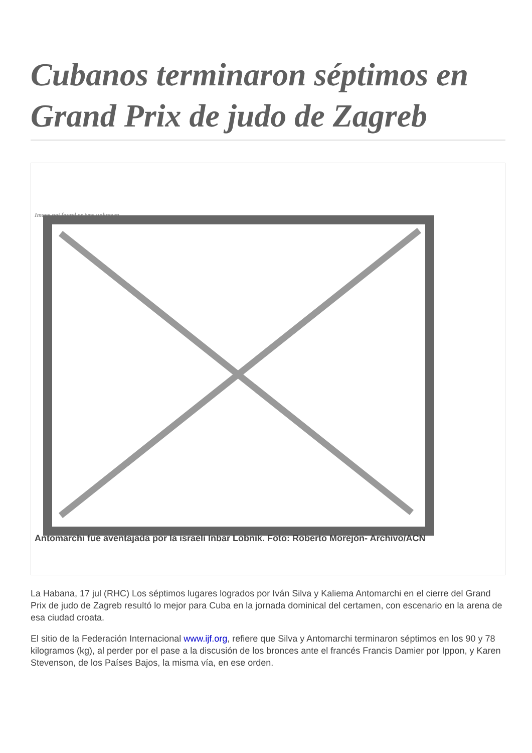Cubanos terminaron séptimos en Grand Prix de judo de Zagreb
Image not found or type unknown
Antomarchi fue aventajada por la israelí Inbar Lobnik. Foto: Roberto Morejón- Archivo/ACN
La Habana, 17 jul (RHC) Los séptimos lugares logrados por Iván Silva y Kaliema Antomarchi en el cierre del Grand Prix de judo de Zagreb resultó lo mejor para Cuba en la jornada dominical del certamen, con escenario en la arena de esa ciudad croata.
El sitio de la Federación Internacional www.ijf.org, refiere que Silva y Antomarchi terminaron séptimos en los 90 y 78 kilogramos (kg), al perder por el pase a la discusión de los bronces ante el francés Francis Damier por Ippon, y Karen Stevenson, de los Países Bajos, la misma vía, en ese orden.